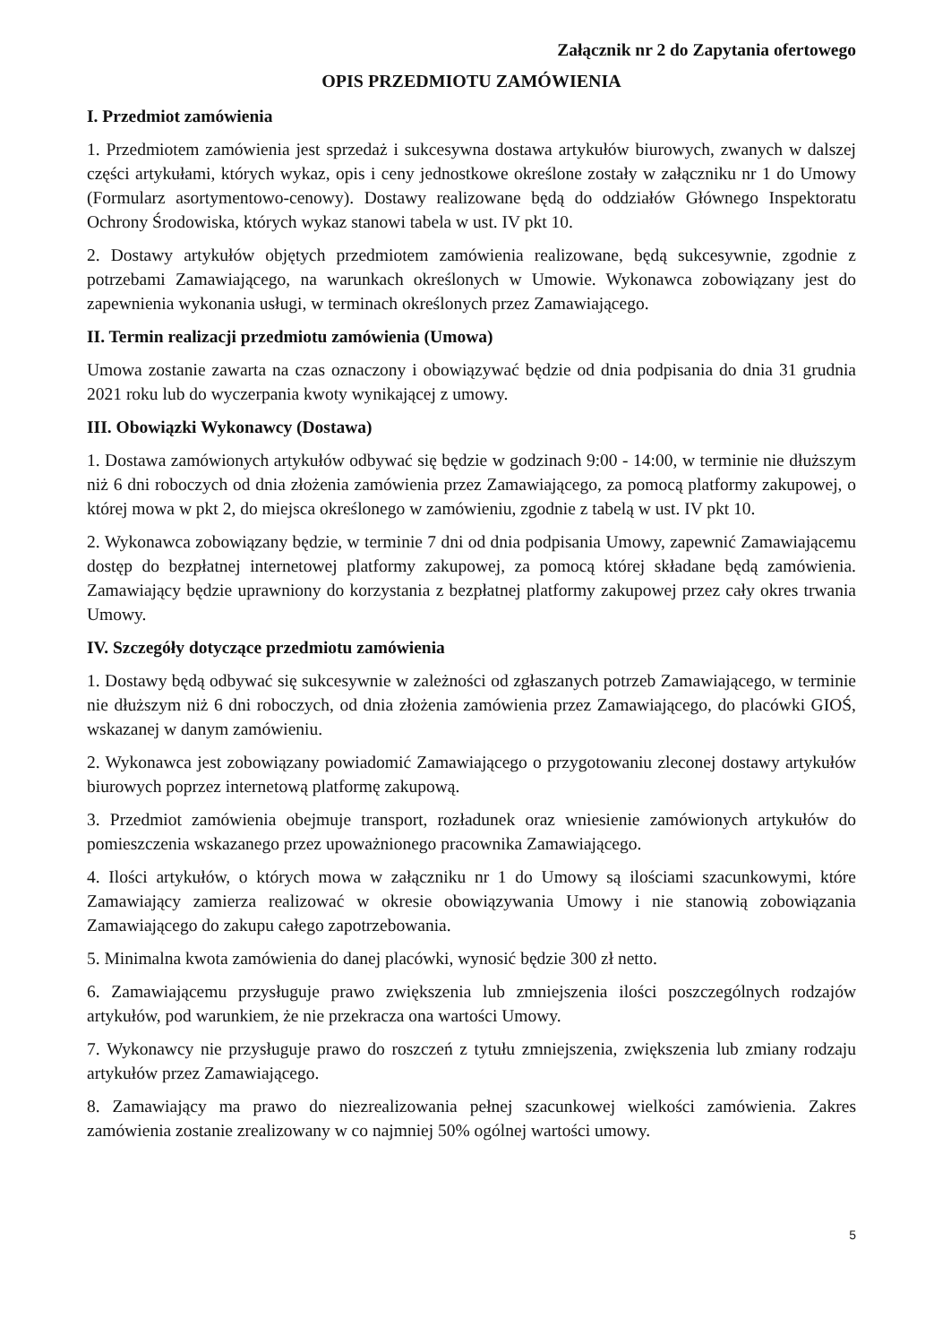Załącznik nr 2 do Zapytania ofertowego
OPIS PRZEDMIOTU ZAMÓWIENIA
I. Przedmiot zamówienia
1. Przedmiotem zamówienia jest sprzedaż i sukcesywna dostawa artykułów biurowych, zwanych w dalszej części artykułami, których wykaz, opis i ceny jednostkowe określone zostały w załączniku nr 1 do Umowy (Formularz asortymentowo-cenowy). Dostawy realizowane będą do oddziałów Głównego Inspektoratu Ochrony Środowiska, których wykaz stanowi tabela w ust. IV pkt 10.
2. Dostawy artykułów objętych przedmiotem zamówienia realizowane, będą sukcesywnie, zgodnie z potrzebami Zamawiającego, na warunkach określonych w Umowie. Wykonawca zobowiązany jest do zapewnienia wykonania usługi, w terminach określonych przez Zamawiającego.
II. Termin realizacji przedmiotu zamówienia (Umowa)
Umowa zostanie zawarta na czas oznaczony i obowiązywać będzie od dnia podpisania do dnia 31 grudnia 2021 roku lub do wyczerpania kwoty wynikającej z umowy.
III. Obowiązki Wykonawcy (Dostawa)
1. Dostawa zamówionych artykułów odbywać się będzie w godzinach 9:00 - 14:00, w terminie nie dłuższym niż 6 dni roboczych od dnia złożenia zamówienia przez Zamawiającego, za pomocą platformy zakupowej, o której mowa w pkt 2, do miejsca określonego w zamówieniu, zgodnie z tabelą w ust. IV pkt 10.
2. Wykonawca zobowiązany będzie, w terminie 7 dni od dnia podpisania Umowy, zapewnić Zamawiającemu dostęp do bezpłatnej internetowej platformy zakupowej, za pomocą której składane będą zamówienia. Zamawiający będzie uprawniony do korzystania z bezpłatnej platformy zakupowej przez cały okres trwania Umowy.
IV. Szczegóły dotyczące przedmiotu zamówienia
1. Dostawy będą odbywać się sukcesywnie w zależności od zgłaszanych potrzeb Zamawiającego, w terminie nie dłuższym niż 6 dni roboczych, od dnia złożenia zamówienia przez Zamawiającego, do placówki GIOŚ, wskazanej w danym zamówieniu.
2. Wykonawca jest zobowiązany powiadomić Zamawiającego o przygotowaniu zleconej dostawy artykułów biurowych poprzez internetową platformę zakupową.
3. Przedmiot zamówienia obejmuje transport, rozładunek oraz wniesienie zamówionych artykułów do pomieszczenia wskazanego przez upoważnionego pracownika Zamawiającego.
4. Ilości artykułów, o których mowa w załączniku nr 1 do Umowy są ilościami szacunkowymi, które Zamawiający zamierza realizować w okresie obowiązywania Umowy i nie stanowią zobowiązania Zamawiającego do zakupu całego zapotrzebowania.
5. Minimalna kwota zamówienia do danej placówki, wynosić będzie 300 zł netto.
6. Zamawiającemu przysługuje prawo zwiększenia lub zmniejszenia ilości poszczególnych rodzajów artykułów, pod warunkiem, że nie przekracza ona wartości Umowy.
7. Wykonawcy nie przysługuje prawo do roszczeń z tytułu zmniejszenia, zwiększenia lub zmiany rodzaju artykułów przez Zamawiającego.
8. Zamawiający ma prawo do niezrealizowania pełnej szacunkowej wielkości zamówienia. Zakres zamówienia zostanie zrealizowany w co najmniej 50% ogólnej wartości umowy.
5